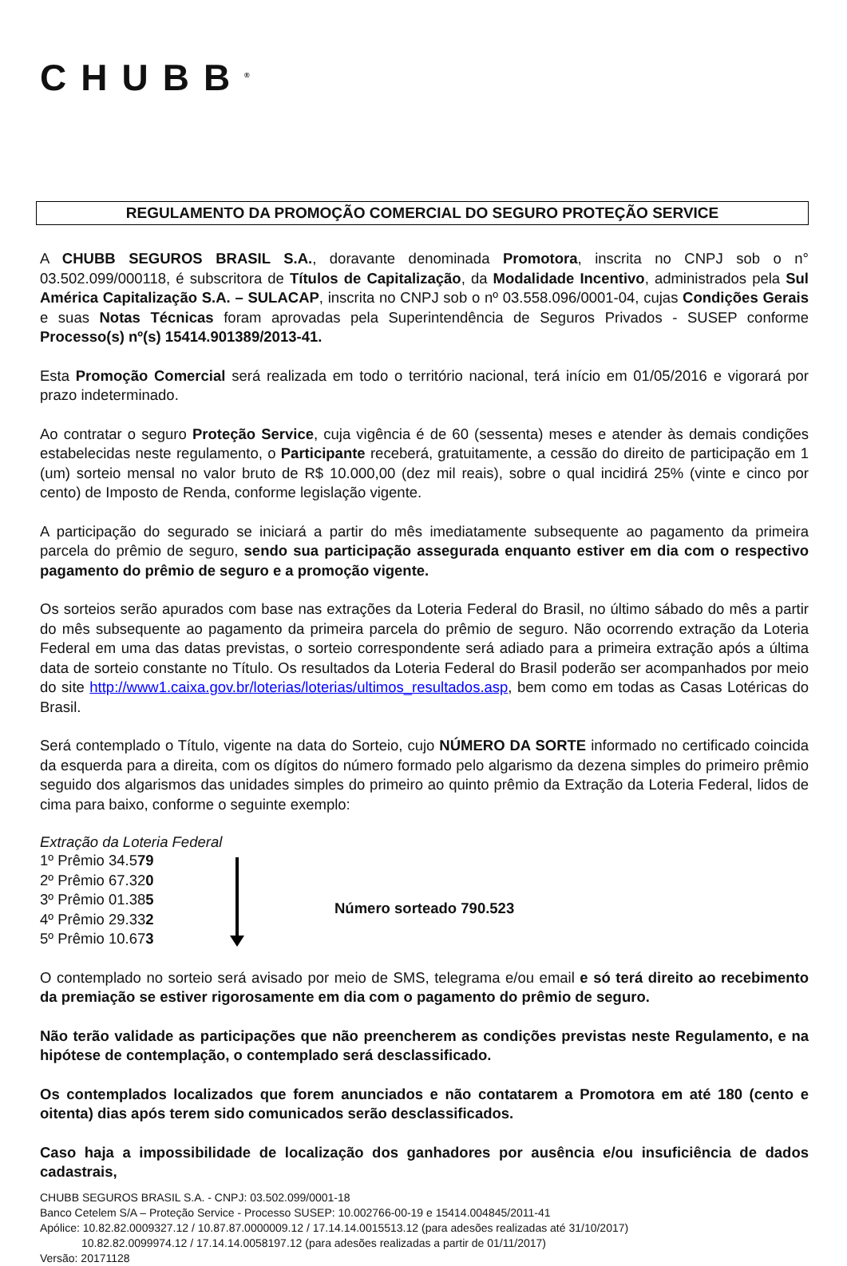CHUBB<sup>®</sup>
REGULAMENTO DA PROMOÇÃO COMERCIAL DO SEGURO PROTEÇÃO SERVICE
A CHUBB SEGUROS BRASIL S.A., doravante denominada Promotora, inscrita no CNPJ sob o n° 03.502.099/000118, é subscritora de Títulos de Capitalização, da Modalidade Incentivo, administrados pela Sul América Capitalização S.A. – SULACAP, inscrita no CNPJ sob o nº 03.558.096/0001-04, cujas Condições Gerais e suas Notas Técnicas foram aprovadas pela Superintendência de Seguros Privados - SUSEP conforme Processo(s) nº(s) 15414.901389/2013-41.
Esta Promoção Comercial será realizada em todo o território nacional, terá início em 01/05/2016 e vigorará por prazo indeterminado.
Ao contratar o seguro Proteção Service, cuja vigência é de 60 (sessenta) meses e atender às demais condições estabelecidas neste regulamento, o Participante receberá, gratuitamente, a cessão do direito de participação em 1 (um) sorteio mensal no valor bruto de R$ 10.000,00 (dez mil reais), sobre o qual incidirá 25% (vinte e cinco por cento) de Imposto de Renda, conforme legislação vigente.
A participação do segurado se iniciará a partir do mês imediatamente subsequente ao pagamento da primeira parcela do prêmio de seguro, sendo sua participação assegurada enquanto estiver em dia com o respectivo pagamento do prêmio de seguro e a promoção vigente.
Os sorteios serão apurados com base nas extrações da Loteria Federal do Brasil, no último sábado do mês a partir do mês subsequente ao pagamento da primeira parcela do prêmio de seguro. Não ocorrendo extração da Loteria Federal em uma das datas previstas, o sorteio correspondente será adiado para a primeira extração após a última data de sorteio constante no Título. Os resultados da Loteria Federal do Brasil poderão ser acompanhados por meio do site http://www1.caixa.gov.br/loterias/loterias/ultimos_resultados.asp, bem como em todas as Casas Lotéricas do Brasil.
Será contemplado o Título, vigente na data do Sorteio, cujo NÚMERO DA SORTE informado no certificado coincida da esquerda para a direita, com os dígitos do número formado pelo algarismo da dezena simples do primeiro prêmio seguido dos algarismos das unidades simples do primeiro ao quinto prêmio da Extração da Loteria Federal, lidos de cima para baixo, conforme o seguinte exemplo:
Extração da Loteria Federal
1º Prêmio 34.579
2º Prêmio 67.320
3º Prêmio 01.385
4º Prêmio 29.332
5º Prêmio 10.673
Número sorteado 790.523
O contemplado no sorteio será avisado por meio de SMS, telegrama e/ou email e só terá direito ao recebimento da premiação se estiver rigorosamente em dia com o pagamento do prêmio de seguro.
Não terão validade as participações que não preencherem as condições previstas neste Regulamento, e na hipótese de contemplação, o contemplado será desclassificado.
Os contemplados localizados que forem anunciados e não contatarem a Promotora em até 180 (cento e oitenta) dias após terem sido comunicados serão desclassificados.
Caso haja a impossibilidade de localização dos ganhadores por ausência e/ou insuficiência de dados cadastrais,
CHUBB SEGUROS BRASIL S.A. - CNPJ: 03.502.099/0001-18
Banco Cetelem S/A – Proteção Service - Processo SUSEP: 10.002766-00-19 e 15414.004845/2011-41
Apólice: 10.82.82.0009327.12 / 10.87.87.0000009.12 / 17.14.14.0015513.12 (para adesões realizadas até 31/10/2017)
10.82.82.0099974.12 / 17.14.14.0058197.12 (para adesões realizadas a partir de 01/11/2017)
Versão: 20171128